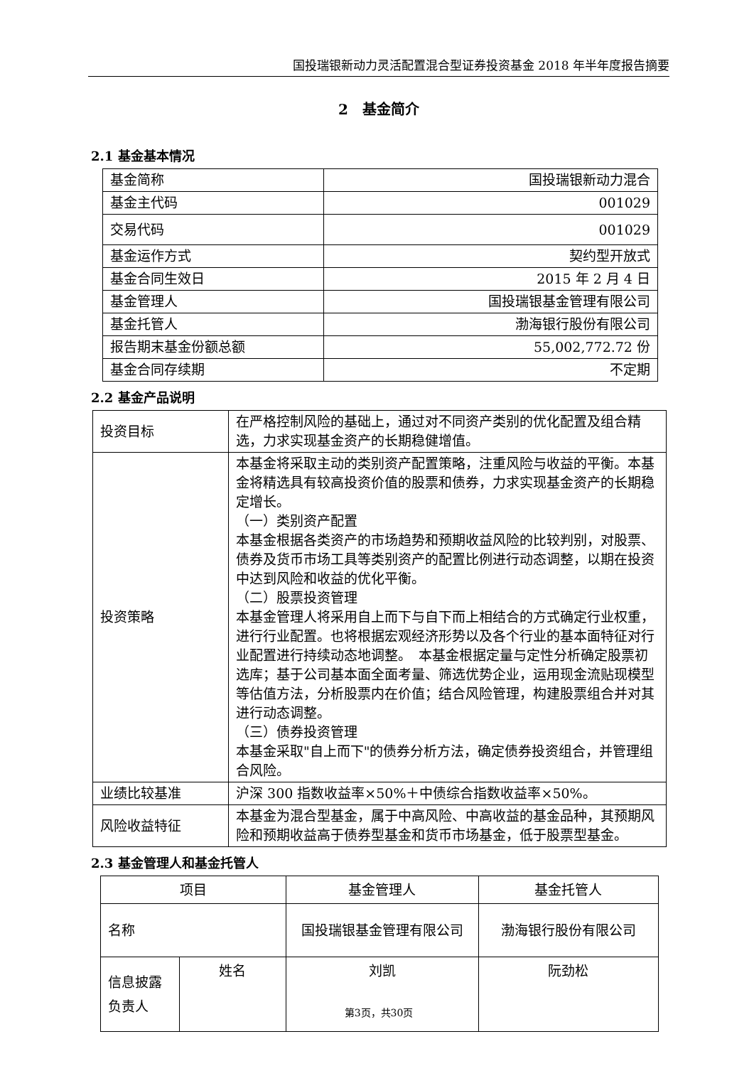国投瑞银新动力灵活配置混合型证券投资基金 2018 年半年度报告摘要
2　基金简介
2.1 基金基本情况
| 基金简称 | 国投瑞银新动力混合 |
| 基金主代码 | 001029 |
| 交易代码 | 001029 |
| 基金运作方式 | 契约型开放式 |
| 基金合同生效日 | 2015 年 2 月 4 日 |
| 基金管理人 | 国投瑞银基金管理有限公司 |
| 基金托管人 | 渤海银行股份有限公司 |
| 报告期末基金份额总额 | 55,002,772.72 份 |
| 基金合同存续期 | 不定期 |
2.2 基金产品说明
| 投资目标 | 在严格控制风险的基础上，通过对不同资产类别的优化配置及组合精选，力求实现基金资产的长期稳健增值。 |
| 投资策略 | 本基金将采取主动的类别资产配置策略，注重风险与收益的平衡。本基金将精选具有较高投资价值的股票和债券，力求实现基金资产的长期稳定增长。 （一）类别资产配置 本基金根据各类资产的市场趋势和预期收益风险的比较判别，对股票、债券及货币市场工具等类别资产的配置比例进行动态调整，以期在投资中达到风险和收益的优化平衡。 （二）股票投资管理 本基金管理人将采用自上而下与自下而上相结合的方式确定行业权重，进行行业配置。也将根据宏观经济形势以及各个行业的基本面特征对行业配置进行持续动态地调整。 本基金根据定量与定性分析确定股票初选库；基于公司基本面全面考量、筛选优势企业，运用现金流贴现模型等估值方法，分析股票内在价值；结合风险管理，构建股票组合并对其进行动态调整。 （三）债券投资管理 本基金采取"自上而下"的债券分析方法，确定债券投资组合，并管理组合风险。 |
| 业绩比较基准 | 沪深 300 指数收益率×50%＋中债综合指数收益率×50%。 |
| 风险收益特征 | 本基金为混合型基金，属于中高风险、中高收益的基金品种，其预期风险和预期收益高于债券型基金和货币市场基金，低于股票型基金。 |
2.3 基金管理人和基金托管人
| 项目 | | 基金管理人 | 基金托管人 |
| 名称 | | 国投瑞银基金管理有限公司 | 渤海银行股份有限公司 |
| 信息披露负责人 | 姓名 | 刘凯 | 阮劲松 |
第3页，共30页